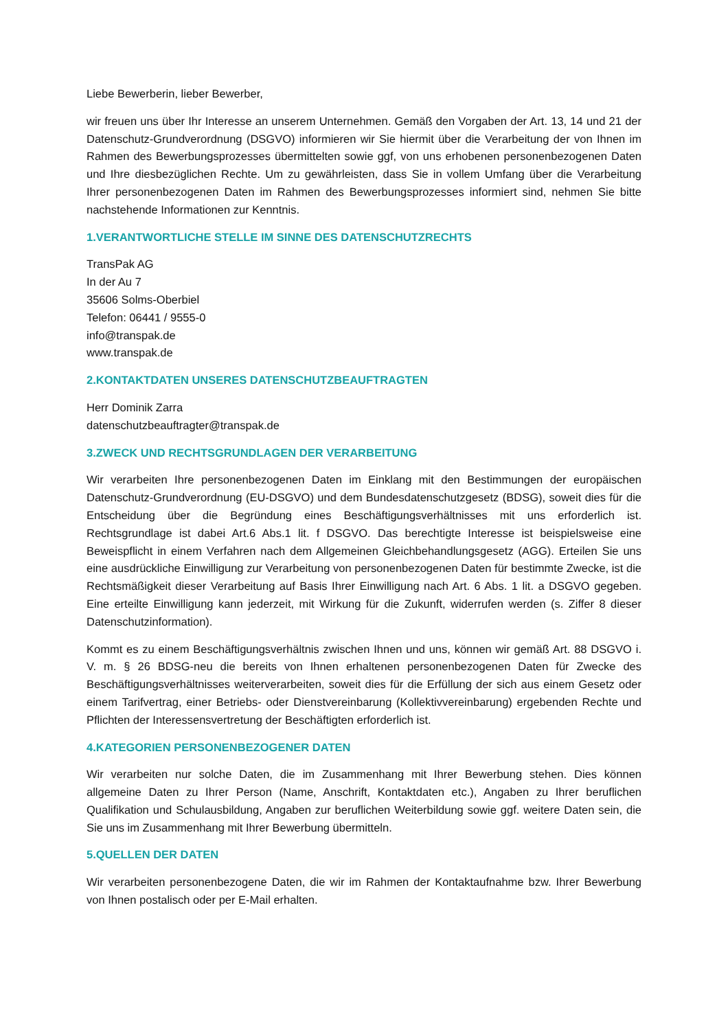Liebe Bewerberin, lieber Bewerber,
wir freuen uns über Ihr Interesse an unserem Unternehmen. Gemäß den Vorgaben der Art. 13, 14 und 21 der Datenschutz-Grundverordnung (DSGVO) informieren wir Sie hiermit über die Verarbeitung der von Ihnen im Rahmen des Bewerbungsprozesses übermittelten sowie ggf, von uns erhobenen personenbezogenen Daten und Ihre diesbezüglichen Rechte. Um zu gewährleisten, dass Sie in vollem Umfang über die Verarbeitung Ihrer personenbezogenen Daten im Rahmen des Bewerbungsprozesses informiert sind, nehmen Sie bitte nachstehende Informationen zur Kenntnis.
1.VERANTWORTLICHE STELLE IM SINNE DES DATENSCHUTZRECHTS
TransPak AG
In der Au 7
35606 Solms-Oberbiel
Telefon: 06441 / 9555-0
info@transpak.de
www.transpak.de
2.KONTAKTDATEN UNSERES DATENSCHUTZBEAUFTRAGTEN
Herr Dominik Zarra
datenschutzbeauftragter@transpak.de
3.ZWECK UND RECHTSGRUNDLAGEN DER VERARBEITUNG
Wir verarbeiten Ihre personenbezogenen Daten im Einklang mit den Bestimmungen der europäischen Datenschutz-Grundverordnung (EU-DSGVO) und dem Bundesdatenschutzgesetz (BDSG), soweit dies für die Entscheidung über die Begründung eines Beschäftigungsverhältnisses mit uns erforderlich ist. Rechtsgrundlage ist dabei Art.6 Abs.1 lit. f DSGVO. Das berechtigte Interesse ist beispielsweise eine Beweispflicht in einem Verfahren nach dem Allgemeinen Gleichbehandlungsgesetz (AGG). Erteilen Sie uns eine ausdrückliche Einwilligung zur Verarbeitung von personenbezogenen Daten für bestimmte Zwecke, ist die Rechtsmäßigkeit dieser Verarbeitung auf Basis Ihrer Einwilligung nach Art. 6 Abs. 1 lit. a DSGVO gegeben. Eine erteilte Einwilligung kann jederzeit, mit Wirkung für die Zukunft, widerrufen werden (s. Ziffer 8 dieser Datenschutzinformation).
Kommt es zu einem Beschäftigungsverhältnis zwischen Ihnen und uns, können wir gemäß Art. 88 DSGVO i. V. m. § 26 BDSG-neu die bereits von Ihnen erhaltenen personenbezogenen Daten für Zwecke des Beschäftigungsverhältnisses weiterverarbeiten, soweit dies für die Erfüllung der sich aus einem Gesetz oder einem Tarifvertrag, einer Betriebs- oder Dienstvereinbarung (Kollektivvereinbarung) ergebenden Rechte und Pflichten der Interessensvertretung der Beschäftigten erforderlich ist.
4.KATEGORIEN PERSONENBEZOGENER DATEN
Wir verarbeiten nur solche Daten, die im Zusammenhang mit Ihrer Bewerbung stehen. Dies können allgemeine Daten zu Ihrer Person (Name, Anschrift, Kontaktdaten etc.), Angaben zu Ihrer beruflichen Qualifikation und Schulausbildung, Angaben zur beruflichen Weiterbildung sowie ggf. weitere Daten sein, die Sie uns im Zusammenhang mit Ihrer Bewerbung übermitteln.
5.QUELLEN DER DATEN
Wir verarbeiten personenbezogene Daten, die wir im Rahmen der Kontaktaufnahme bzw. Ihrer Bewerbung von Ihnen postalisch oder per E-Mail erhalten.